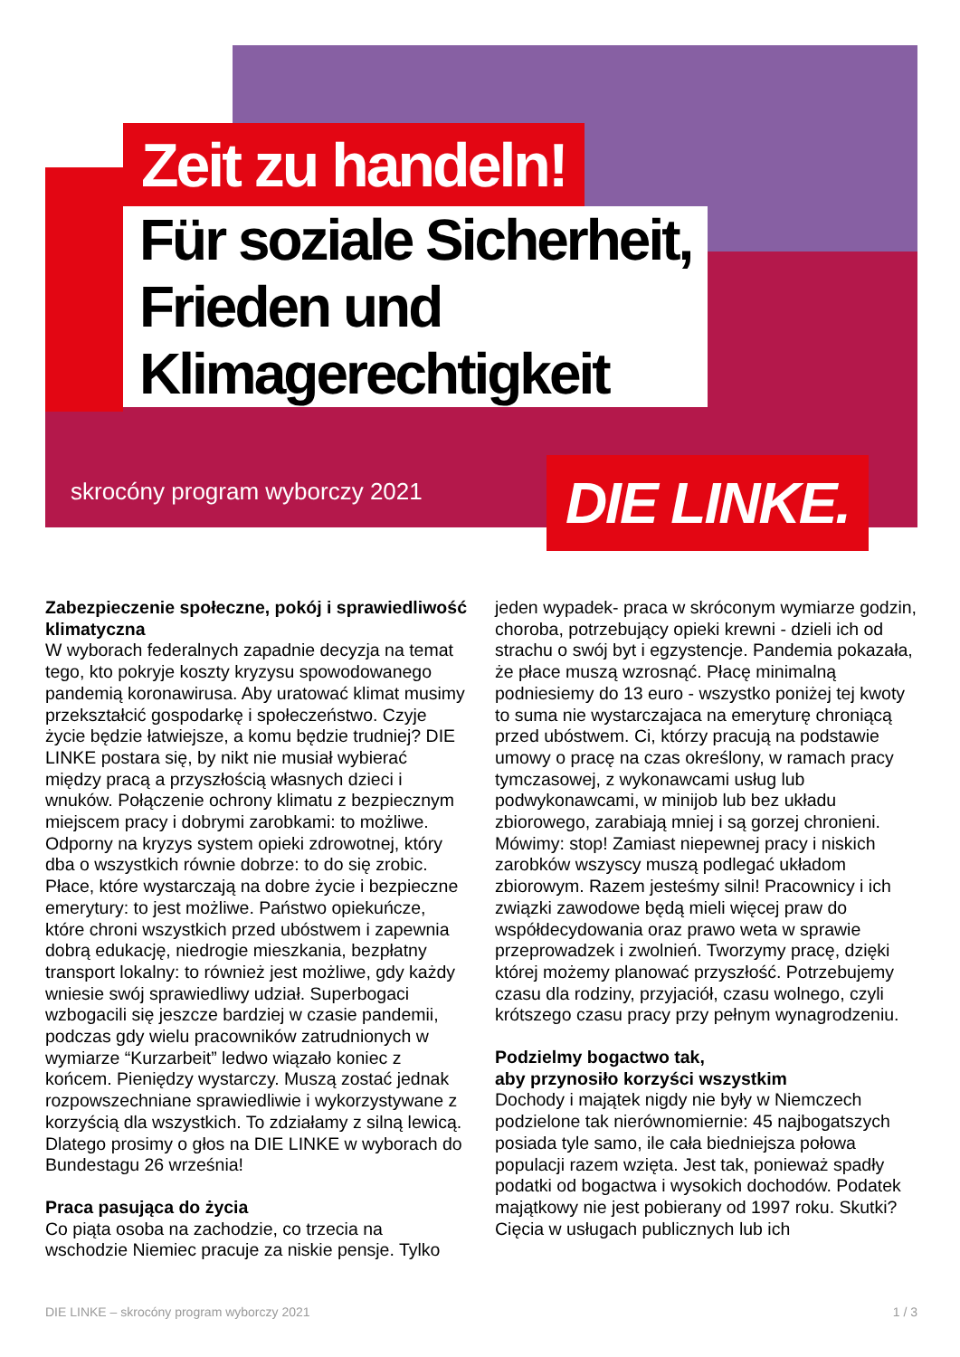Zeit zu handeln!
Für soziale Sicherheit,
Frieden und
Klimagerechtigkeit
skrocóny program wyborczy 2021
DIE LINKE.
Zabezpieczenie społeczne, pokój i sprawiedliwość klimatyczna
W wyborach federalnych zapadnie decyzja na temat tego, kto pokryje koszty kryzysu spowodowanego pandemią koronawirusa. Aby uratować klimat musimy przekształcić gospodarkę i społeczeństwo. Czyje życie będzie łatwiejsze, a komu będzie trudniej? DIE LINKE postara się, by nikt nie musiał wybierać między pracą a przyszłością własnych dzieci i wnuków. Połączenie ochrony klimatu z bezpiecznym miejscem pracy i dobrymi zarobkami: to możliwe. Odporny na kryzys system opieki zdrowotnej, który dba o wszystkich równie dobrze: to do się zrobic. Płace, które wystarczają na dobre życie i bezpieczne emerytury: to jest możliwe. Państwo opiekuńcze, które chroni wszystkich przed ubóstwem i zapewnia dobrą edukację, niedrogie mieszkania, bezpłatny transport lokalny: to również jest możliwe, gdy każdy wniesie swój sprawiedliwy udział. Superbogaci wzbogacili się jeszcze bardziej w czasie pandemii, podczas gdy wielu pracowników zatrudnionych w wymiarze “Kurzarbeit” ledwo wiązało koniec z końcem. Pieniędzy wystarczy. Muszą zostać jednak rozpowszechniane sprawiedliwie i wykorzystywane z korzyścią dla wszystkich. To zdziałamy z silną lewicą. Dlatego prosimy o głos na DIE LINKE w wyborach do Bundestagu 26 września!
Praca pasująca do życia
Co piąta osoba na zachodzie, co trzecia na wschodzie Niemiec pracuje za niskie pensje. Tylko jeden wypadek- praca w skróconym wymiarze godzin, choroba, potrzebujący opieki krewni - dzieli ich od strachu o swój byt i egzystencje. Pandemia pokazała, że płace muszą wzrosnąć. Płacę minimalną podniesiemy do 13 euro - wszystko poniżej tej kwoty to suma nie wystarczajaca na emeryturę chroniącą przed ubóstwem. Ci, którzy pracują na podstawie umowy o pracę na czas określony, w ramach pracy tymczasowej, z wykonawcami usług lub podwykonawcami, w minijob lub bez układu zbiorowego, zarabiają mniej i są gorzej chronieni. Mówimy: stop! Zamiast niepewnej pracy i niskich zarobków wszyscy muszą podlegać układom zbiorowym. Razem jesteśmy silni! Pracownicy i ich związki zawodowe będą mieli więcej praw do współdecydowania oraz prawo weta w sprawie przeprowadzek i zwolnień. Tworzymy pracę, dzięki której możemy planować przyszłość. Potrzebujemy czasu dla rodziny, przyjaciół, czasu wolnego, czyli krótszego czasu pracy przy pełnym wynagrodzeniu.
Podzielmy bogactwo tak,
aby przynosiło korzyści wszystkim
Dochody i majątek nigdy nie były w Niemczech podzielone tak nierównomiernie: 45 najbogatszych posiada tyle samo, ile cała biedniejsza połowa populacji razem wzięta. Jest tak, ponieważ spadły podatki od bogactwa i wysokich dochodów. Podatek majątkowy nie jest pobierany od 1997 roku. Skutki? Cięcia w usługach publicznych lub ich
DIE LINKE – skrocóny program wyborczy 2021 1 / 3